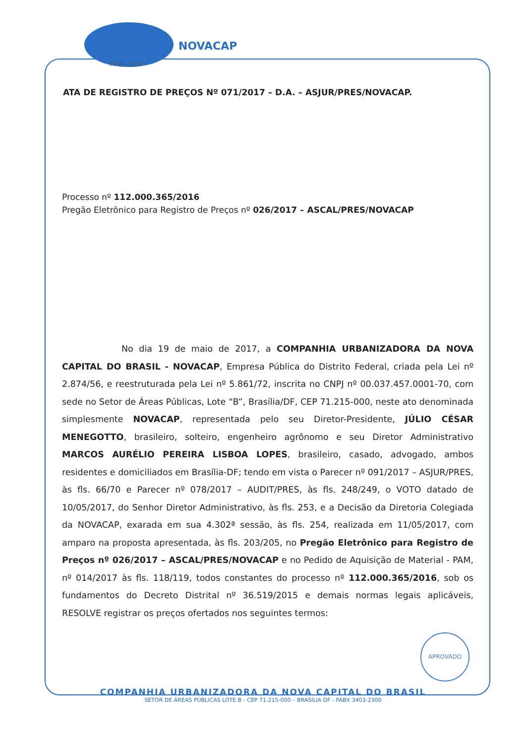NOVACAP
1956 - 2016
ATA DE REGISTRO DE PREÇOS Nº 071/2017 – D.A. – ASJUR/PRES/NOVACAP.
Processo nº 112.000.365/2016
Pregão Eletrônico para Registro de Preços nº 026/2017 – ASCAL/PRES/NOVACAP
No dia 19 de maio de 2017, a COMPANHIA URBANIZADORA DA NOVA CAPITAL DO BRASIL - NOVACAP, Empresa Pública do Distrito Federal, criada pela Lei nº 2.874/56, e reestruturada pela Lei nº 5.861/72, inscrita no CNPJ nº 00.037.457.0001-70, com sede no Setor de Áreas Públicas, Lote “B”, Brasília/DF, CEP 71.215-000, neste ato denominada simplesmente NOVACAP, representada pelo seu Diretor-Presidente, JÚLIO CÉSAR MENEGOTTO, brasileiro, solteiro, engenheiro agrônomo e seu Diretor Administrativo MARCOS AURÉLIO PEREIRA LISBOA LOPES, brasileiro, casado, advogado, ambos residentes e domiciliados em Brasília-DF; tendo em vista o Parecer nº 091/2017 – ASJUR/PRES, às fls. 66/70 e Parecer nº 078/2017 – AUDIT/PRES, às fls. 248/249, o VOTO datado de 10/05/2017, do Senhor Diretor Administrativo, às fls. 253, e a Decisão da Diretoria Colegiada da NOVACAP, exarada em sua 4.302ª sessão, às fls. 254, realizada em 11/05/2017, com amparo na proposta apresentada, às fls. 203/205, no Pregão Eletrônico para Registro de Preços nº 026/2017 – ASCAL/PRES/NOVACAP e no Pedido de Aquisição de Material - PAM, nº 014/2017 às fls. 118/119, todos constantes do processo nº 112.000.365/2016, sob os fundamentos do Decreto Distrital nº 36.519/2015 e demais normas legais aplicáveis, RESOLVE registrar os preços ofertados nos seguintes termos:
APROVADO
COMPANHIA URBANIZADORA DA NOVA CAPITAL DO BRASIL
SETOR DE ÁREAS PÚBLICAS LOTE B - CEP 71.215-000 – BRASÍLIA DF - PABX 3403-2300